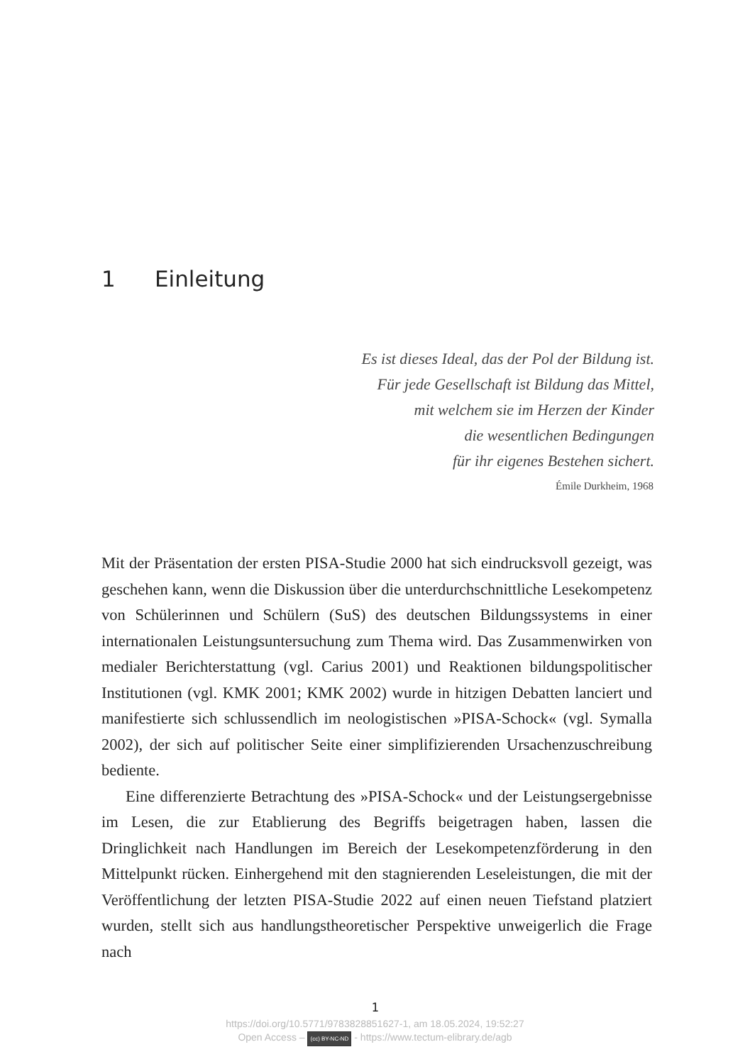1 Einleitung
Es ist dieses Ideal, das der Pol der Bildung ist.
Für jede Gesellschaft ist Bildung das Mittel,
mit welchem sie im Herzen der Kinder
die wesentlichen Bedingungen
für ihr eigenes Bestehen sichert.
Émile Durkheim, 1968
Mit der Präsentation der ersten PISA-Studie 2000 hat sich eindrucksvoll gezeigt, was geschehen kann, wenn die Diskussion über die unterdurch­schnittliche Lesekompetenz von Schülerinnen und Schülern (SuS) des deutschen Bildungssystems in einer internationalen Leistungsuntersu­chung zum Thema wird. Das Zusammenwirken von medialer Berichter­stattung (vgl. Carius 2001) und Reaktionen bildungspolitischer Institu­tionen (vgl. KMK 2001; KMK 2002) wurde in hitzigen Debatten lanciert und manifestierte sich schlussendlich im neologistischen »PISA-Schock« (vgl. Symalla 2002), der sich auf politischer Seite einer simplifizierenden Ursachenzuschreibung bediente.
Eine differenzierte Betrachtung des »PISA-Schock« und der Leis­tungsergebnisse im Lesen, die zur Etablierung des Begriffs beigetragen haben, lassen die Dringlichkeit nach Handlungen im Bereich der Lese­kompetenzförderung in den Mittelpunkt rücken. Einhergehend mit den stagnierenden Leseleistungen, die mit der Veröffentlichung der letzten PISA-Studie 2022 auf einen neuen Tiefstand platziert wurden, stellt sich aus handlungstheoretischer Perspektive unweigerlich die Frage nach
1
https://doi.org/10.5771/9783828851627-1, am 18.05.2024, 19:52:27
Open Access – (cc) BY-NC-ND - https://www.tectum-elibrary.de/agb